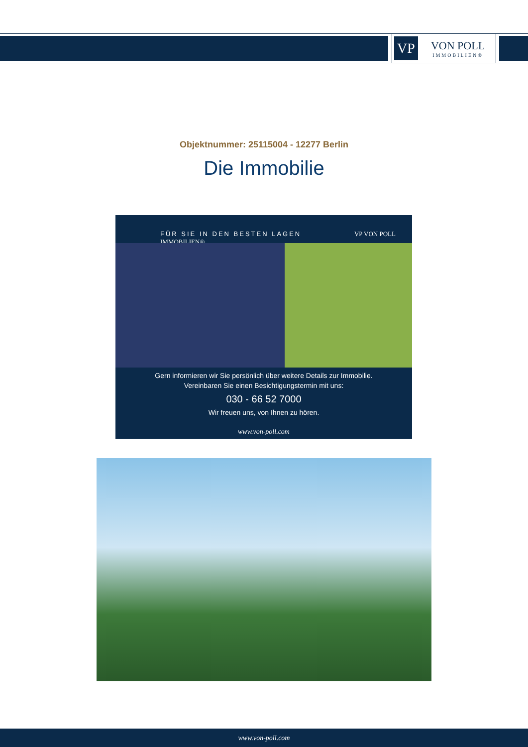VP
VON POLL
IMMOBILIEN®
Objektnummer: 25115004 - 12277 Berlin
Die Immobilie
FÜR SIE IN DEN BESTEN LAGEN VP VON POLL IMMOBILIEN®
Gern informieren wir Sie persönlich über weitere Details zur Immobilie.
Vereinbaren Sie einen Besichtigungstermin mit uns:
030 - 66 52 7000
Wir freuen uns, von Ihnen zu hören.
www.von-poll.com
www.von-poll.com